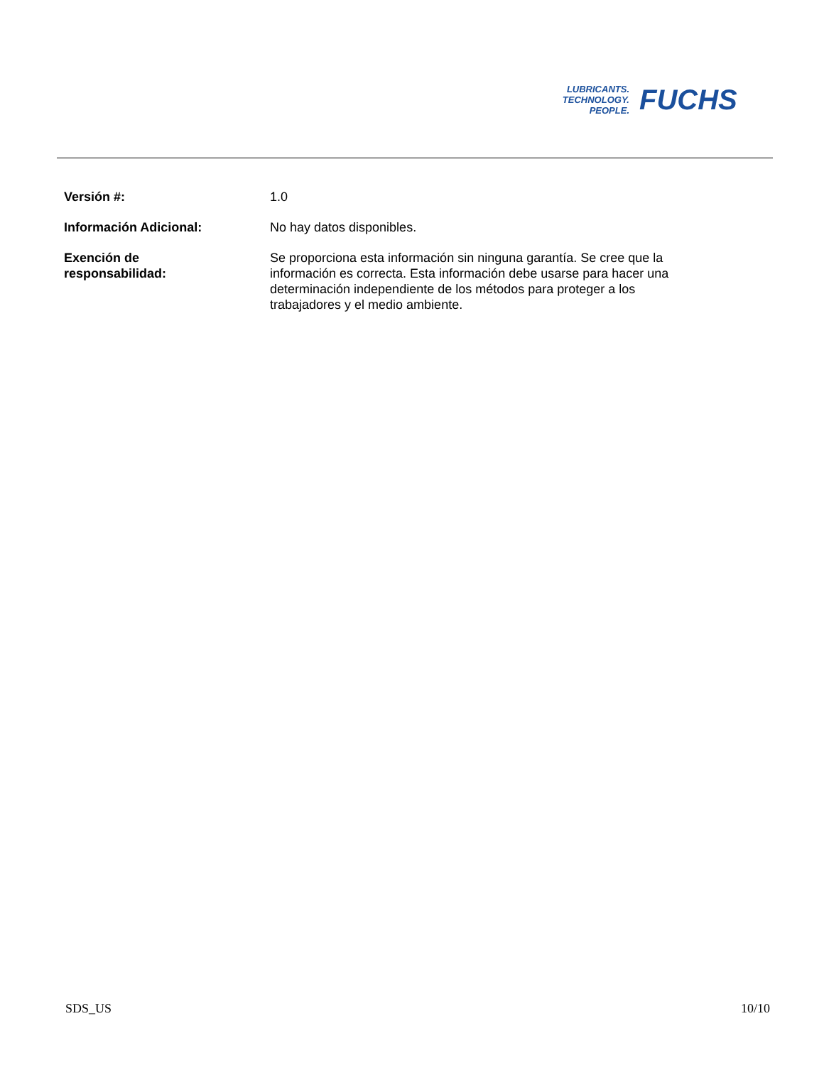LUBRICANTS.
TECHNOLOGY.
PEOPLE.
FUCHS
| Versión #: | 1.0 |
| Información Adicional: | No hay datos disponibles. |
| Exención de responsabilidad: | Se proporciona esta información sin ninguna garantía. Se cree que la información es correcta. Esta información debe usarse para hacer una determinación independiente de los métodos para proteger a los trabajadores y el medio ambiente. |
SDS_US 10/10